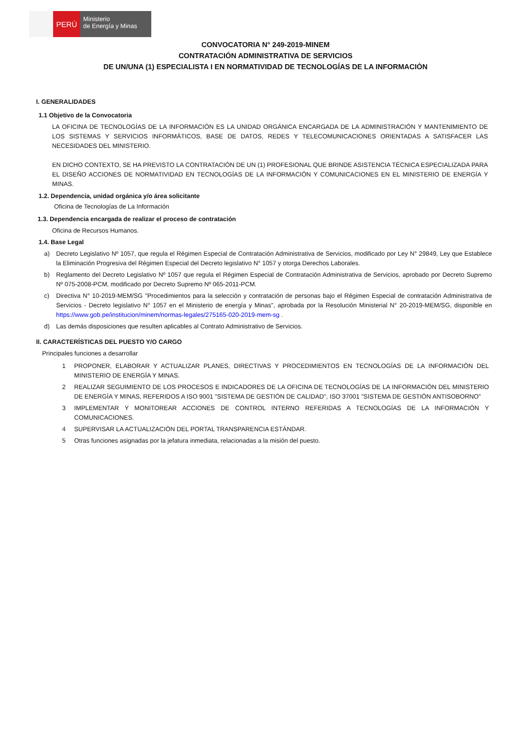PERÚ
Ministerio
de Energía y Minas
CONVOCATORIA N° 249-2019-MINEM
CONTRATACIÓN ADMINISTRATIVA DE SERVICIOS
DE UN/UNA (1) ESPECIALISTA I EN NORMATIVIDAD DE TECNOLOGÍAS DE LA INFORMACIÒN
I. GENERALIDADES
1.1 Objetivo de la Convocatoria
LA OFICINA DE TECNOLOGÍAS DE LA INFORMACIÓN ES LA UNIDAD ORGÁNICA ENCARGADA DE LA ADMINISTRACIÓN Y MANTENIMIENTO DE LOS SISTEMAS Y SERVICIOS INFORMÁTICOS, BASE DE DATOS, REDES Y TELECOMUNICACIONES ORIENTADAS A SATISFACER LAS NECESIDADES DEL MINISTERIO.
EN DICHO CONTEXTO, SE HA PREVISTO LA CONTRATACIÓN DE UN (1) PROFESIONAL QUE BRINDE ASISTENCIA TÉCNICA ESPECIALIZADA PARA EL DISEÑO ACCIONES DE NORMATIVIDAD EN TECNOLOGÍAS DE LA INFORMACIÓN Y COMUNICACIONES EN EL MINISTERIO DE ENERGÍA Y MINAS.
1.2. Dependencia, unidad orgánica y/o área solicitante
Oficina de Tecnologías de La Información
1.3. Dependencia encargada de realizar el proceso de contratación
Oficina de Recursos Humanos.
1.4. Base Legal
a) Decreto Legislativo Nº 1057, que regula el Régimen Especial de Contratación Administrativa de Servicios, modificado por Ley N° 29849, Ley que Establece la Eliminación Progresiva del Régimen Especial del Decreto legislativo N° 1057 y otorga Derechos Laborales.
b) Reglamento del Decreto Legislativo Nº 1057 que regula el Régimen Especial de Contratación Administrativa de Servicios, aprobado por Decreto Supremo Nº 075-2008-PCM, modificado por Decreto Supremo Nº 065-2011-PCM.
c) Directiva N° 10-2019-MEM/SG "Procedimientos para la selección y contratación de personas bajo el Régimen Especial de contratación Administrativa de Servicios - Decreto legislativo N° 1057 en el Ministerio de energía y Minas", aprobada por la Resolución Ministerial N° 20-2019-MEM/SG, disponible en https://www.gob.pe/institucion/minem/normas-legales/275165-020-2019-mem-sg .
d) Las demás disposiciones que resulten aplicables al Contrato Administrativo de Servicios.
II. CARACTERÍSTICAS DEL PUESTO Y/O CARGO
Principales funciones a desarrollar
1 PROPONER, ELABORAR Y ACTUALIZAR PLANES, DIRECTIVAS Y PROCEDIMIENTOS EN TECNOLOGÍAS DE LA INFORMACIÒN DEL MINISTERIO DE ENERGÍA Y MINAS.
2 REALIZAR SEGUIMIENTO DE LOS PROCESOS E INDICADORES DE LA OFICINA DE TECNOLOGÍAS DE LA INFORMACIÒN DEL MINISTERIO DE ENERGÍA Y MINAS, REFERIDOS A ISO 9001 "SISTEMA DE GESTIÓN DE CALIDAD", ISO 37001 "SISTEMA DE GESTIÓN ANTISOBORNO"
3 IMPLEMENTAR Y MONITOREAR ACCIONES DE CONTROL INTERNO REFERIDAS A TECNOLOGÍAS DE LA INFORMACIÒN Y COMUNICACIONES.
4 SUPERVISAR LA ACTUALIZACIÒN DEL PORTAL TRANSPARENCIA ESTÁNDAR.
5 Otras funciones asignadas por la jefatura inmediata, relacionadas a la misión del puesto.